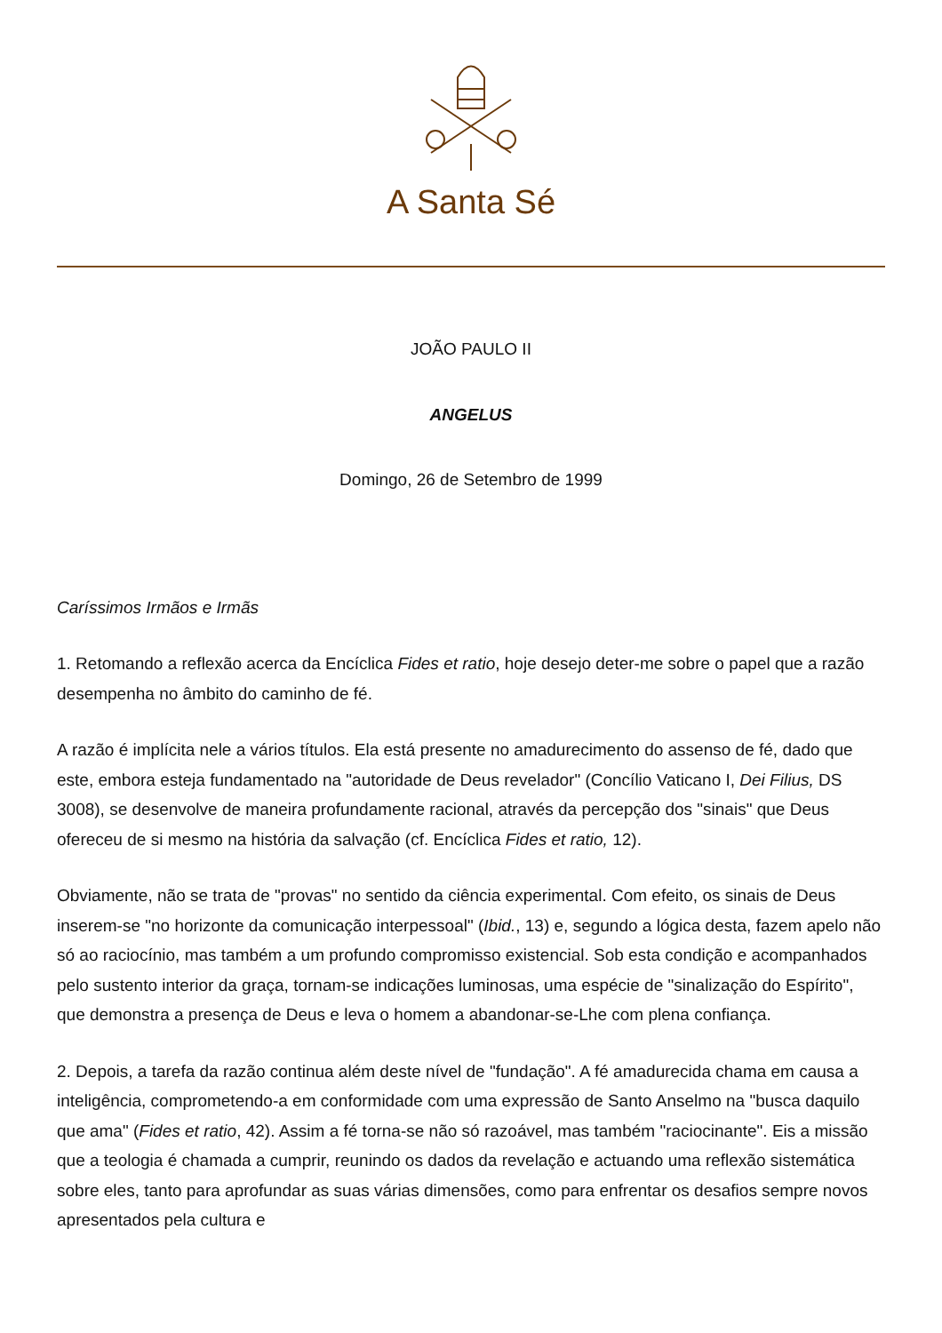A Santa Sé
JOÃO PAULO II
ANGELUS
Domingo, 26 de Setembro de 1999
Caríssimos Irmãos e Irmãs
1. Retomando a reflexão acerca da Encíclica Fides et ratio, hoje desejo deter-me sobre o papel que a razão desempenha no âmbito do caminho de fé.
A razão é implícita nele a vários títulos. Ela está presente no amadurecimento do assenso de fé, dado que este, embora esteja fundamentado na "autoridade de Deus revelador" (Concílio Vaticano I, Dei Filius, DS 3008), se desenvolve de maneira profundamente racional, através da percepção dos "sinais" que Deus ofereceu de si mesmo na história da salvação (cf. Encíclica Fides et ratio, 12).
Obviamente, não se trata de "provas" no sentido da ciência experimental. Com efeito, os sinais de Deus inserem-se "no horizonte da comunicação interpessoal" (Ibid., 13) e, segundo a lógica desta, fazem apelo não só ao raciocínio, mas também a um profundo compromisso existencial. Sob esta condição e acompanhados pelo sustento interior da graça, tornam-se indicações luminosas, uma espécie de "sinalização do Espírito", que demonstra a presença de Deus e leva o homem a abandonar-se-Lhe com plena confiança.
2. Depois, a tarefa da razão continua além deste nível de "fundação". A fé amadurecida chama em causa a inteligência, comprometendo-a em conformidade com uma expressão de Santo Anselmo na "busca daquilo que ama" (Fides et ratio, 42). Assim a fé torna-se não só razoável, mas também "raciocinante". Eis a missão que a teologia é chamada a cumprir, reunindo os dados da revelação e actuando uma reflexão sistemática sobre eles, tanto para aprofundar as suas várias dimensões, como para enfrentar os desafios sempre novos apresentados pela cultura e